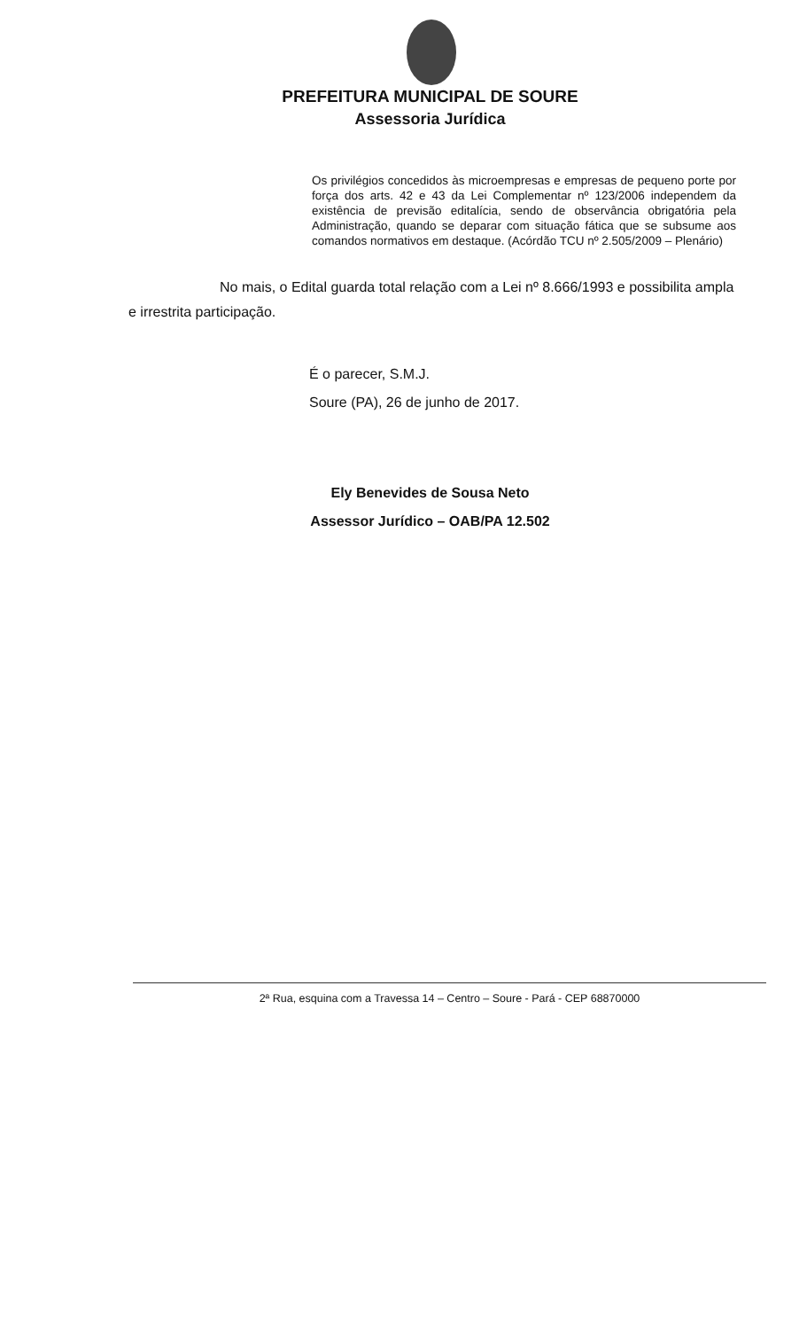PREFEITURA MUNICIPAL DE SOURE
Assessoria Jurídica
Os privilégios concedidos às microempresas e empresas de pequeno porte por força dos arts. 42 e 43 da Lei Complementar nº 123/2006 independem da existência de previsão editalícia, sendo de observância obrigatória pela Administração, quando se deparar com situação fática que se subsume aos comandos normativos em destaque. (Acórdão TCU nº 2.505/2009 – Plenário)
No mais, o Edital guarda total relação com a Lei nº 8.666/1993 e possibilita ampla e irrestrita participação.
É o parecer, S.M.J.
Soure (PA), 26 de junho de 2017.
Ely Benevides de Sousa Neto
Assessor Jurídico – OAB/PA 12.502
2ª Rua, esquina com a Travessa 14 – Centro – Soure - Pará - CEP 68870000